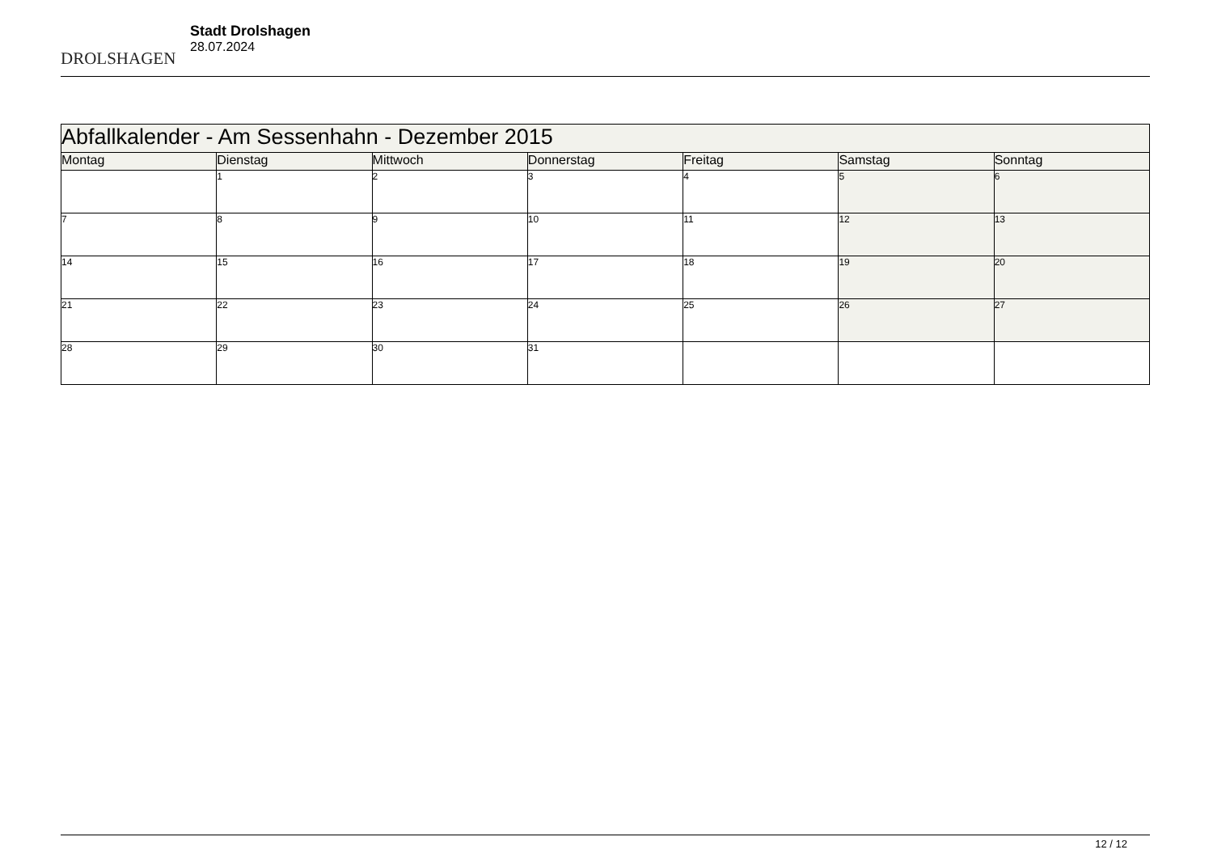DROLSHAGEN
Stadt Drolshagen
28.07.2024
| Abfallkalender - Am Sessenhahn - Dezember 2015 | | | | | | |
| --- | --- | --- | --- | --- | --- | --- |
| Montag | Dienstag | Mittwoch | Donnerstag | Freitag | Samstag | Sonntag |
| | 1 | 2 | 3 | 4 | 5 | 6 |
| 7 | 8 | 9 | 10 | 11 | 12 | 13 |
| 14 | 15 | 16 | 17 | 18 | 19 | 20 |
| 21 | 22 | 23 | 24 | 25 | 26 | 27 |
| 28 | 29 | 30 | 31 | | | |
12 / 12